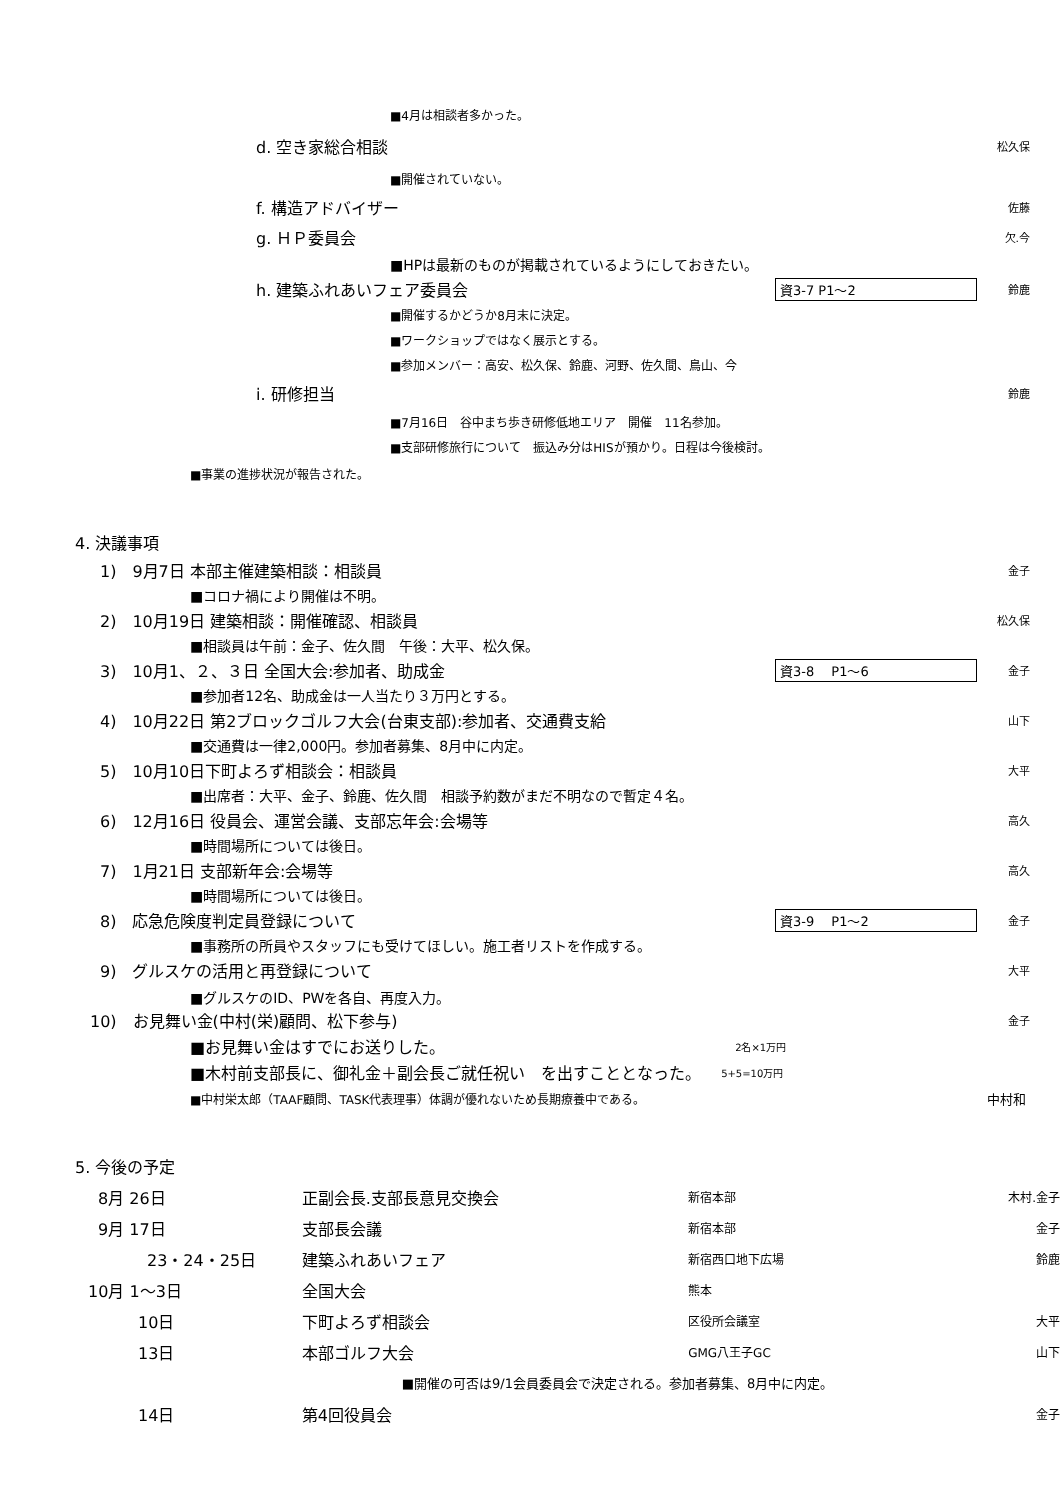■4月は相談者多かった。
d. 空き家総合相談 松久保
■開催されていない。
f. 構造アドバイザー 佐藤
g. ＨＰ委員会 欠.今
■HPは最新のものが掲載されているようにしておきたい。
h. 建築ふれあいフェア委員会 資3-7 P1～2 鈴鹿
■開催するかどうか8月末に決定。
■ワークショップではなく展示とする。
■参加メンバー：高安、松久保、鈴鹿、河野、佐久間、鳥山、今
i. 研修担当 鈴鹿
■7月16日　谷中まち歩き研修低地エリア　開催　11名参加。
■支部研修旅行について　振込み分はHISが預かり。日程は今後検討。
■事業の進捗状況が報告された。
4. 決議事項
1)　9月7日 本部主催建築相談：相談員 金子
■コロナ禍により開催は不明。
2)　10月19日 建築相談：開催確認、相談員 松久保
■相談員は午前：金子、佐久間　午後：大平、松久保。
3)　10月1、２、３日 全国大会:参加者、助成金 資3-8　 P1～6 金子
■参加者12名、助成金は一人当たり３万円とする。
4)　10月22日 第2ブロックゴルフ大会(台東支部):参加者、交通費支給 山下
■交通費は一律2,000円。参加者募集、8月中に内定。
5)　10月10日下町よろず相談会：相談員 大平
■出席者：大平、金子、鈴鹿、佐久間　相談予約数がまだ不明なので暫定４名。
6)　12月16日 役員会、運営会議、支部忘年会:会場等 高久
■時間場所については後日。
7)　1月21日 支部新年会:会場等 高久
■時間場所については後日。
8)　応急危険度判定員登録について 資3-9　 P1～2 金子
■事務所の所員やスタッフにも受けてほしい。施工者リストを作成する。
9)　グルスケの活用と再登録について 大平
■グルスケのID、PWを各自、再度入力。
10)　お見舞い金(中村(栄)顧問、松下参与) 金子
■お見舞い金はすでにお送りした。 2名×1万円
■木村前支部長に、御礼金＋副会長ご就任祝い　を出すこととなった。 5+5=10万円
■中村栄太郎（TAAF顧問、TASK代表理事）体調が優れないため長期療養中である。 中村和
5. 今後の予定
| 8月 26日 | 正副会長.支部長意見交換会 | 新宿本部 | 木村.金子 |
| 9月 17日 | 支部長会議 | 新宿本部 | 金子 |
| 23・24・25日 | 建築ふれあいフェア | 新宿西口地下広場 | 鈴鹿 |
| 10月 1～3日 | 全国大会 | 熊本 | |
| 10日 | 下町よろず相談会 | 区役所会議室 | 大平 |
| 13日 | 本部ゴルフ大会 | GMG八王子GC | 山下 |
| | ■開催の可否は9/1会員委員会で決定される。参加者募集、8月中に内定。 | | |
| 14日 | 第4回役員会 | | 金子 |